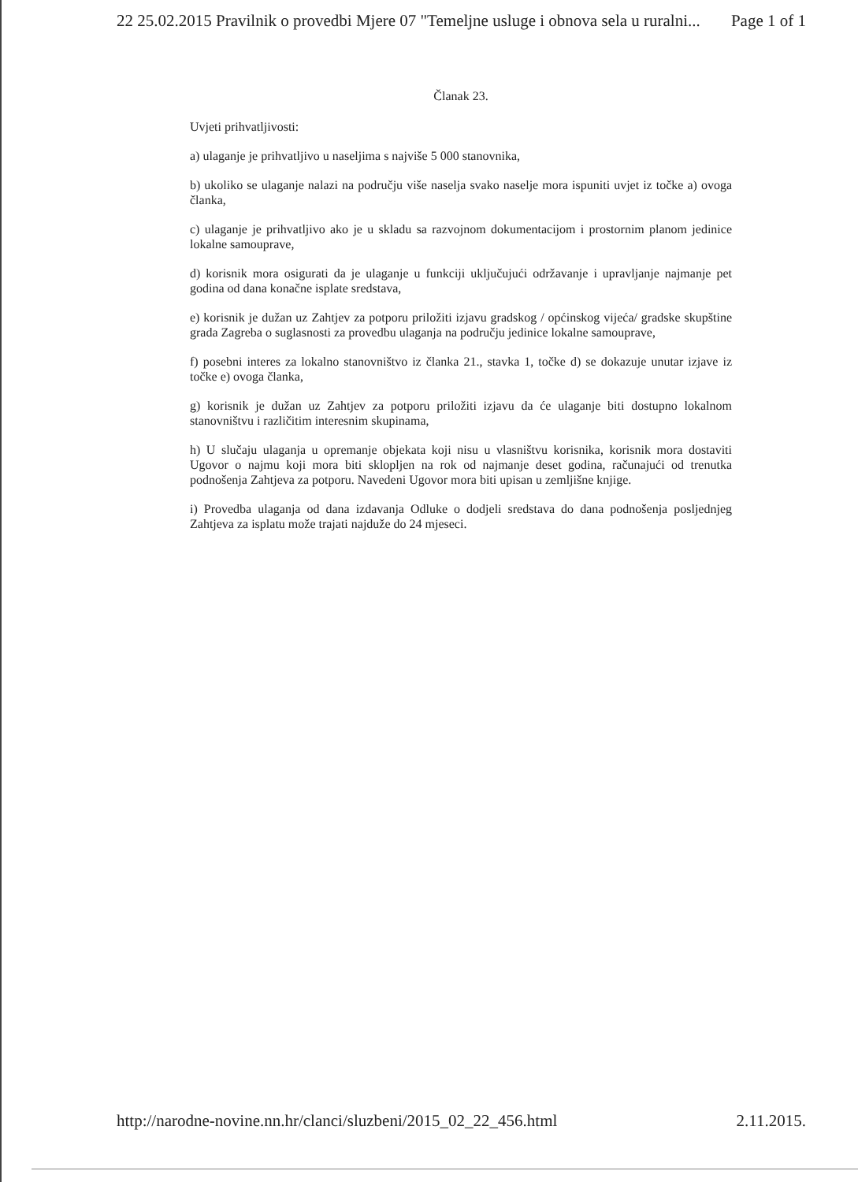22 25.02.2015 Pravilnik o provedbi Mjere 07 "Temeljne usluge i obnova sela u ruralni... Page 1 of 1
Članak 23.
Uvjeti prihvatljivosti:
a) ulaganje je prihvatljivo u naseljima s najviše 5 000 stanovnika,
b) ukoliko se ulaganje nalazi na području više naselja svako naselje mora ispuniti uvjet iz točke a) ovoga članka,
c) ulaganje je prihvatljivo ako je u skladu sa razvojnom dokumentacijom i prostornim planom jedinice lokalne samouprave,
d) korisnik mora osigurati da je ulaganje u funkciji uključujući održavanje i upravljanje najmanje pet godina od dana konačne isplate sredstava,
e) korisnik je dužan uz Zahtjev za potporu priložiti izjavu gradskog / općinskog vijeća/ gradske skupštine grada Zagreba o suglasnosti za provedbu ulaganja na području jedinice lokalne samouprave,
f) posebni interes za lokalno stanovništvo iz članka 21., stavka 1, točke d) se dokazuje unutar izjave iz točke e) ovoga članka,
g) korisnik je dužan uz Zahtjev za potporu priložiti izjavu da će ulaganje biti dostupno lokalnom stanovništvu i različitim interesnim skupinama,
h) U slučaju ulaganja u opremanje objekata koji nisu u vlasništvu korisnika, korisnik mora dostaviti Ugovor o najmu koji mora biti sklopljen na rok od najmanje deset godina, računajući od trenutka podnošenja Zahtjeva za potporu. Navedeni Ugovor mora biti upisan u zemljišne knjige.
i) Provedba ulaganja od dana izdavanja Odluke o dodjeli sredstava do dana podnošenja posljednjeg Zahtjeva za isplatu može trajati najduže do 24 mjeseci.
http://narodne-novine.nn.hr/clanci/sluzbeni/2015_02_22_456.html 2.11.2015.